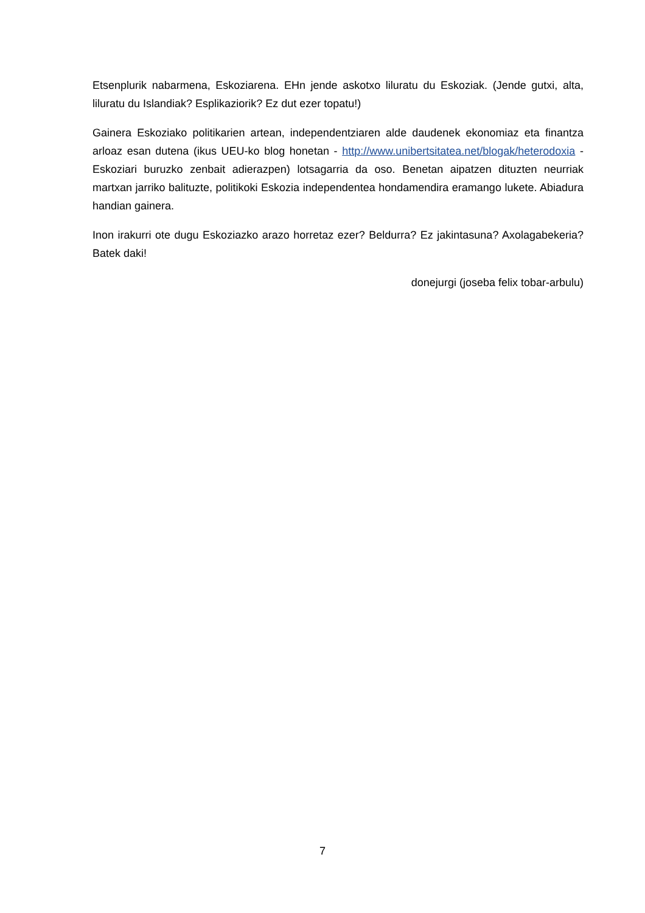Etsenplurik nabarmena, Eskoziarena. EHn jende askotxo liluratu du Eskoziak. (Jende gutxi, alta, liluratu du Islandiak? Esplikaziorik? Ez dut ezer topatu!)
Gainera Eskoziako politikarien artean, independentziaren alde daudenek ekonomiaz eta finantza arloaz esan dutena (ikus UEU-ko blog honetan - http://www.unibertsitatea.net/blogak/heterodoxia - Eskoziari buruzko zenbait adierazpen) lotsagarria da oso. Benetan aipatzen dituzten neurriak martxan jarriko balituzte, politikoki Eskozia independentea hondamendira eramango lukete. Abiadura handian gainera.
Inon irakurri ote dugu Eskoziazko arazo horretaz ezer? Beldurra? Ez jakintasuna? Axolagabekeria? Batek daki!
donejurgi (joseba felix tobar-arbulu)
7